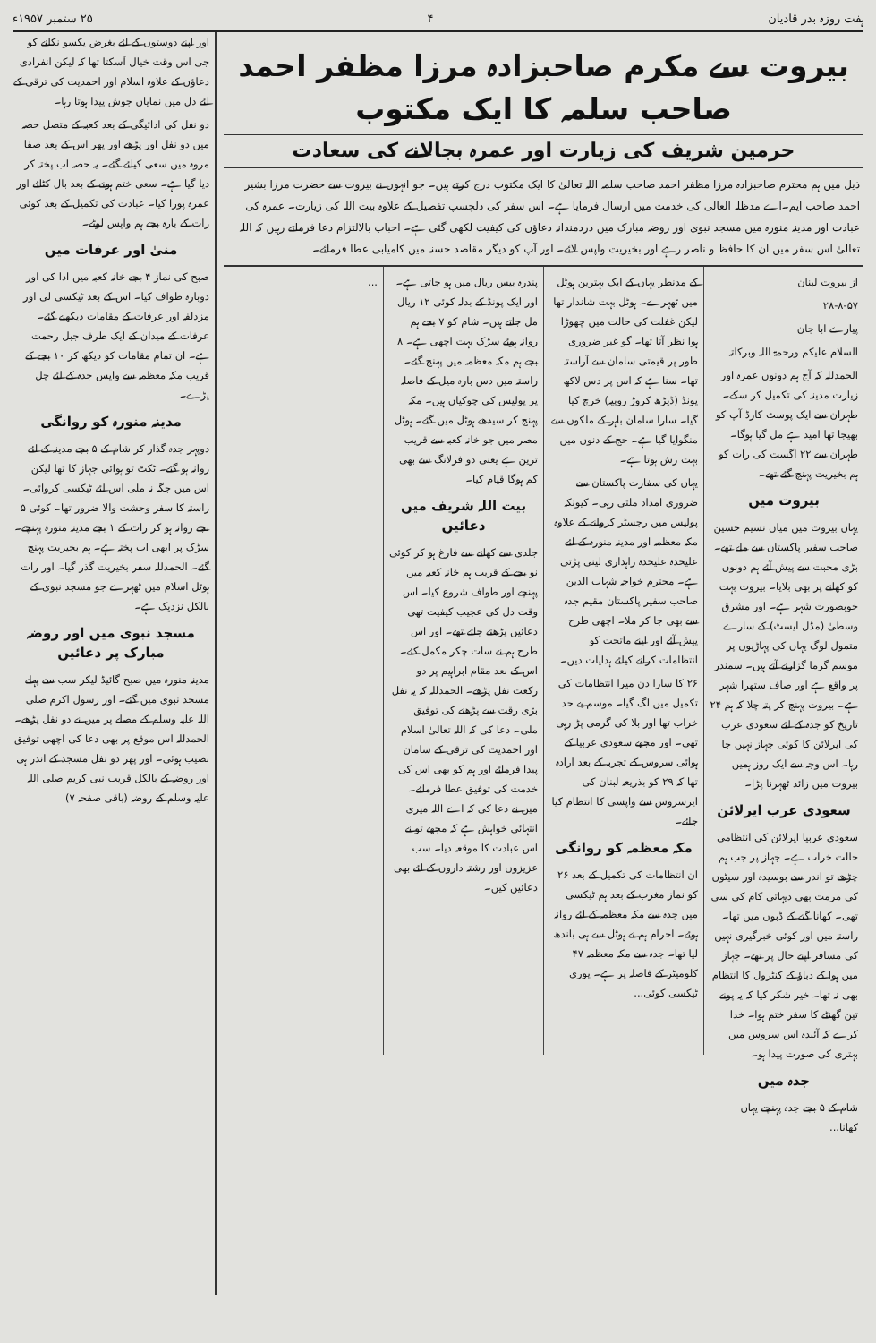ہفت روزہ بدر قادیان ۴ ۲۵ ستمبر ۱۹۵۷ء
بیروت سے مکرم صاحبزادہ مرزا مظفر احمد صاحب سلمہ کا ایک مکتوب
حرمین شریف کی زیارت اور عمرہ بجالانے کی سعادت
ذیل میں ہم محترم صاحبزادہ مرزا مظفر احمد صاحب سلمہ اللہ تعالیٰ کا ایک مکتوب درج کرتے ہیں۔ جو انہوں نے بیروت سے حضرت مرزا بشیر احمد صاحب ایم۔اے مدظلہ العالی کی خدمت میں ارسال فرمایا ہے۔ اس سفر کی دلچسپ تفصیل کے علاوہ بیت اللہ کی زیارت۔ عمرہ کی عبادت اور مدینہ منورہ میں مسجد نبوی اور روضہ مبارک میں دردمندانہ دعاؤں کی کیفیت لکھی گئی ہے۔ احباب بالالتزام دعا فرماتے رہیں کہ اللہ تعالیٰ اس سفر میں ان کا حافظ و ناصر رہے اور بخیریت واپس لائے۔ اور آپ کو دیگر مقاصد حسنہ میں کامیابی عطا فرمائے۔
از بیروت لبنان
۲۸-۸-۵۷
پیارے ابا جان
السلام علیکم ورحمۃ اللہ وبرکاتہ
الحمدللہ کہ آج ہم دونوں عمرہ اور زیارت مدینہ کی تکمیل کر سکے۔ طہران سے ایک پوسٹ کارڈ آپ کو بھیجا تھا امید ہے مل گیا ہوگا۔ طہران سے ۲۲ اگست کی رات کو ہم بخیریت پہنچ گئے تھے۔
بیروت میں
یہاں بیروت میں میاں نسیم حسین صاحب سفیر پاکستان سے ملے تھے۔ بڑی محبت سے پیش آئے ہم دونوں کو کھانے پر بھی بلایا۔ بیروت بہت خوبصورت شہر ہے۔ اور مشرق وسطیٰ (مڈل ایسٹ) کے سارے متمول لوگ یہاں کی پہاڑیوں پر موسم گرما گزارنے آتے ہیں۔ سمندر پر واقع ہے اور صاف ستھرا شہر ہے۔ بیروت پہنچ کر پتہ چلا کہ ہم ۲۴ تاریخ کو جدہ کے لئے سعودی عرب کی ایرلائن کا کوئی جہاز نہیں جا رہا۔ اس وجہ سے ایک روز ہمیں بیروت میں زائد ٹھہرنا پڑا۔
سعودی عرب ایرلائن
سعودی عربیا ایرلائن کی انتظامی حالت خراب ہے۔ جہاز پر جب ہم چڑھے تو اندر سے بوسیدہ اور سیٹوں کی مرمت بھی دیہاتی کام کی سی تھی۔ کھانا گتے کے ڈبوں میں تھا۔ راستہ میں اور کوئی خبرگیری نہیں کی مسافر اپنے حال پر تھے۔ جہاز میں ہوا کے دباؤ کے کنٹرول کا انتظام بھی نہ تھا۔ خیر شکر کیا کہ یہ پونے تین گھنٹے کا سفر ختم ہوا۔ خدا کرے کہ آئندہ اس سروس میں بہتری کی صورت پیدا ہو۔
جدہ میں
شام کے ۵ بجے جدہ پہنچے یہاں کھانا...
کے مدنظر یہاں کے ایک بہترین ہوٹل میں ٹھہرے۔ ہوٹل بہت شاندار تھا لیکن غفلت کی حالت میں چھوڑا ہوا نظر آتا تھا۔ گو غیر ضروری طور پر قیمتی سامان سے آراستہ تھا۔ سنا ہے کہ اس پر دس لاکھ پونڈ (ڈیڑھ کروڑ روپیہ) خرچ کیا گیا۔ سارا سامان باہر کے ملکوں سے منگوایا گیا ہے۔ حج کے دنوں میں بہت رش ہوتا ہے۔
یہاں کی سفارت پاکستان سے ضروری امداد ملتی رہی۔ کیونکہ پولیس میں رجسٹر کروانے کے علاوہ مکہ معظمہ اور مدینہ منورہ کے لئے علیحدہ علیحدہ راہداری لینی پڑتی ہے۔ محترم خواجہ شہاب الدین صاحب سفیر پاکستان مقیم جدہ سے بھی جا کر ملا۔ اچھی طرح پیش آئے اور اپنے ماتحت کو انتظامات کرانے کیلئے ہدایات دیں۔
۲۶ کا سارا دن میرا انتظامات کی تکمیل میں لگ گیا۔ موسم بے حد خراب تھا اور بلا کی گرمی پڑ رہی تھی۔ اور مجھے سعودی عربیا کے ہوائی سروس کے تجربہ کے بعد ارادہ تھا کہ ۲۹ کو بذریعہ لبنان کی ایرسروس سے واپسی کا انتظام کیا جائے۔
مکہ معظمہ کو روانگی
ان انتظامات کی تکمیل کے بعد ۲۶ کو نماز مغرب کے بعد ہم ٹیکسی میں جدہ سے مکہ معظمہ کے لئے روانہ ہوئے۔ احرام ہم نے ہوٹل سے ہی باندھ لیا تھا۔ جدہ سے مکہ معظمہ ۴۷ کلومیٹر کے فاصلہ پر ہے۔ پوری ٹیکسی کوئی...
پندرہ بیس ریال میں ہو جاتی ہے۔ اور ایک پونڈ کے بدلہ کوئی ۱۲ ریال مل جاتے ہیں۔ شام کو ۷ بجے ہم روانہ ہوئے سڑک بہت اچھی ہے۔ ۸ بجے ہم مکہ معظمہ میں پہنچ گئے۔ راستہ میں دس بارہ میل کے فاصلہ پر پولیس کی چوکیاں ہیں۔ مکہ پہنچ کر سیدھے ہوٹل میں گئے۔ ہوٹل مصر میں جو خانہ کعبہ سے قریب ترین ہے یعنی دو فرلانگ سے بھی کم ہوگا قیام کیا۔
بیت اللہ شریف میں دعائیں
جلدی سے کھانے سے فارغ ہو کر کوئی نو بجے کے قریب ہم خانہ کعبہ میں پہنچے اور طواف شروع کیا۔ اس وقت دل کی عجیب کیفیت تھی دعائیں پڑھتے جاتے تھے۔ اور اس طرح ہم نے سات چکر مکمل کئے۔ اس کے بعد مقام ابراہیم پر دو رکعت نفل پڑھے۔ الحمدللہ کہ یہ نفل بڑی رقت سے پڑھنے کی توفیق ملی۔ دعا کی کہ اللہ تعالیٰ اسلام اور احمدیت کی ترقی کے سامان پیدا فرمائے اور ہم کو بھی اس کی خدمت کی توفیق عطا فرمائے۔ میں نے دعا کی کہ اے اللہ میری انتہائی خواہش ہے کہ مجھے تو نے اس عبادت کا موقعہ دیا۔ سب عزیزوں اور رشتہ داروں کے لئے بھی دعائیں کیں۔
...
اور اپنے دوستوں کے لئے بغرض یکسو نکلنے کو جی اس وقت خیال آسکتا تھا کہ لیکن انفرادی دعاؤں کے علاوہ اسلام اور احمدیت کی ترقی کے لئے دل میں نمایاں جوش پیدا ہوتا رہا۔
دو نفل کی ادائیگی کے بعد کعبہ کے متصل حصہ میں دو نفل اور پڑھے اور پھر اس کے بعد صفا مروہ میں سعی کیلئے گئے۔ یہ حصہ اب پختہ کر دیا گیا ہے۔ سعی ختم ہونے کے بعد بال کٹائے اور عمرہ پورا کیا۔ عبادت کی تکمیل کے بعد کوئی رات کے بارہ بجے ہم واپس لوٹے۔
منیٰ اور عرفات میں
صبح کی نماز ۴ بجے خانہ کعبہ میں ادا کی اور دوبارہ طواف کیا۔ اس کے بعد ٹیکسی لی اور مزدلفہ اور عرفات کے مقامات دیکھنے گئے۔ عرفات کے میدان کے ایک طرف جبل رحمت ہے۔ ان تمام مقامات کو دیکھ کر ۱۰ بجے کے قریب مکہ معظمہ سے واپس جدہ کے لئے چل پڑے۔
مدینہ منورہ کو روانگی
دوپہر جدہ گذار کر شام کے ۵ بجے مدینہ کے لئے روانہ ہو گئے۔ ٹکٹ تو ہوائی جہاز کا تھا لیکن اس میں جگہ نہ ملی اس لئے ٹیکسی کروائی۔ راستہ کا سفر وحشت والا ضرور تھا۔ کوئی ۵ بجے روانہ ہو کر رات کے ۱ بجے مدینہ منورہ پہنچے۔ سڑک پر ابھی اب پختہ ہے۔ ہم بخیریت پہنچ گئے۔ الحمدللہ سفر بخیریت گذر گیا۔ اور رات ہوٹل اسلام میں ٹھہرے جو مسجد نبوی کے بالکل نزدیک ہے۔
مسجد نبوی میں اور روضہ مبارک پر دعائیں
مدینہ منورہ میں صبح گائیڈ لیکر سب سے پہلے مسجد نبوی میں گئے۔ اور رسول اکرم صلی اللہ علیہ وسلم کے مصلے پر میں نے دو نفل پڑھے۔ الحمدللہ اس موقع پر بھی دعا کی اچھی توفیق نصیب ہوئی۔ اور پھر دو نفل مسجد کے اندر ہی اور روضہ کے بالکل قریب نبی کریم صلی اللہ علیہ وسلم کے روضہ (باقی صفحہ ۷)